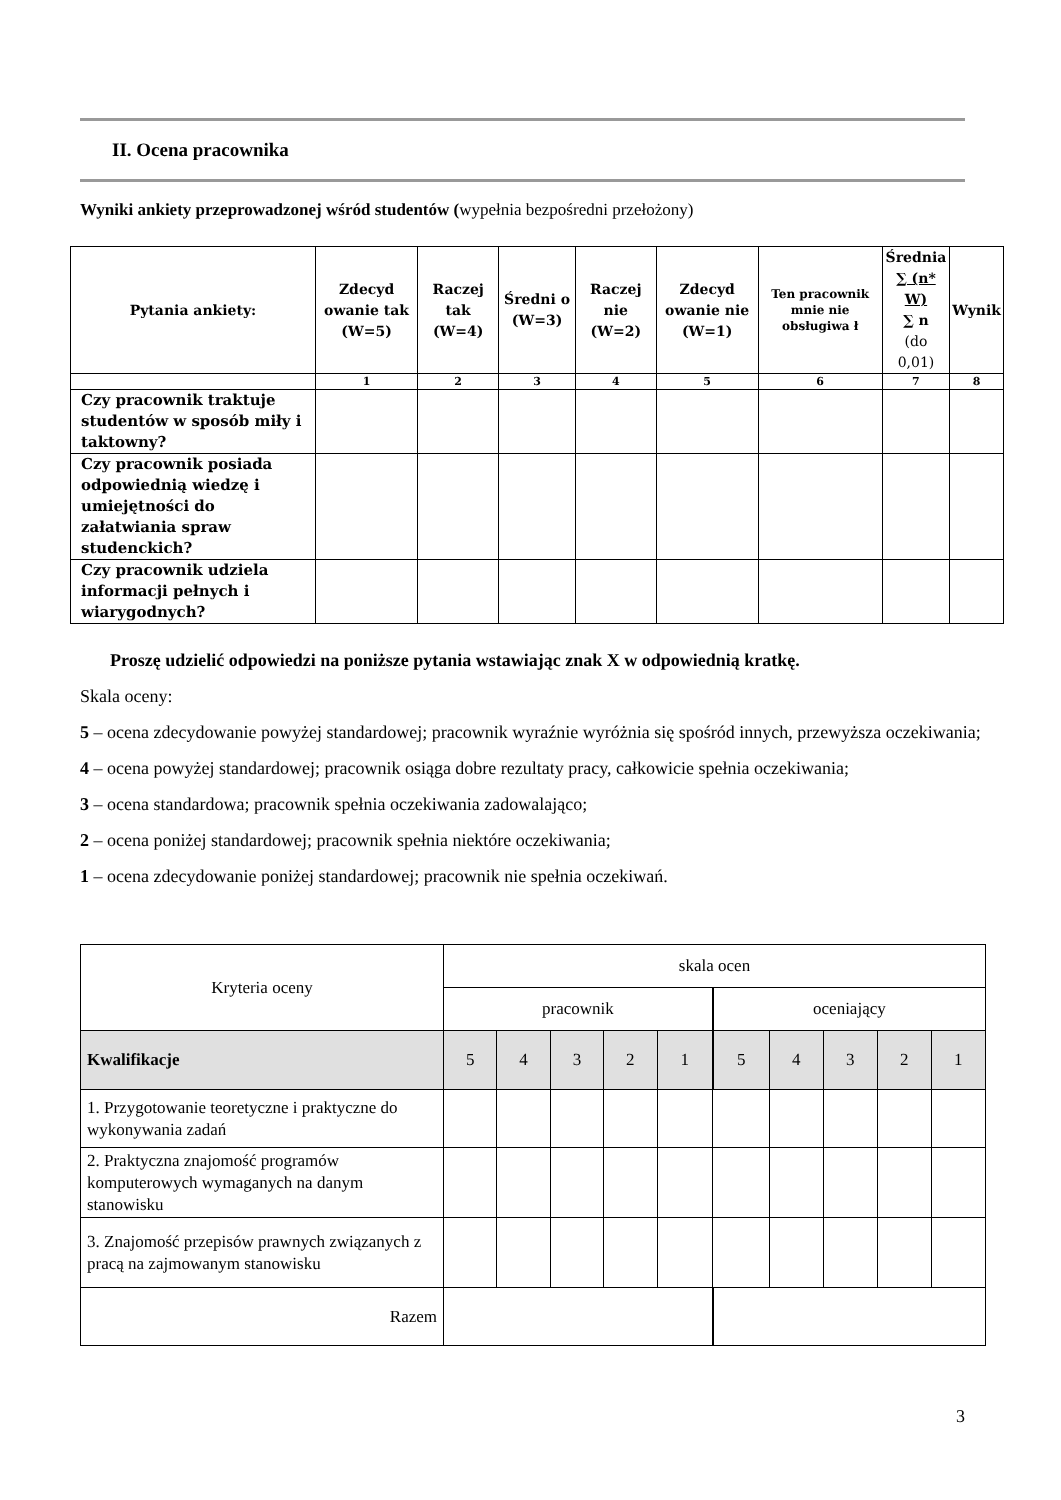II. Ocena pracownika
Wyniki ankiety przeprowadzonej wśród studentów (wypełnia bezpośredni przełożony)
| Pytania ankiety: | Zdecyd owanie tak (W=5) | Raczej tak (W=4) | Średni o (W=3) | Raczej nie (W=2) | Zdecyd owanie nie (W=1) | Ten pracownik mnie nie obsługiwa ł | Średnia ∑ (n* W) ∑ n (do 0,01) | Wynik |
| --- | --- | --- | --- | --- | --- | --- | --- | --- |
| | 1 | 2 | 3 | 4 | 5 | 6 | 7 | 8 |
| Czy pracownik traktuje studentów w sposób miły i taktowny? | | | | | | | | |
| Czy pracownik posiada odpowiednią wiedzę i umiejętności do załatwiania spraw studenckich? | | | | | | | | |
| Czy pracownik udziela informacji pełnych i wiarygodnych? | | | | | | | | |
Proszę udzielić odpowiedzi na poniższe pytania wstawiając znak X w odpowiednią kratkę.
Skala oceny:
5 – ocena zdecydowanie powyżej standardowej; pracownik wyraźnie wyróżnia się spośród innych, przewyższa oczekiwania;
4 – ocena powyżej standardowej; pracownik osiąga dobre rezultaty pracy, całkowicie spełnia oczekiwania;
3 – ocena standardowa; pracownik spełnia oczekiwania zadowalająco;
2 – ocena poniżej standardowej; pracownik spełnia niektóre oczekiwania;
1 – ocena zdecydowanie poniżej standardowej; pracownik nie spełnia oczekiwań.
| Kryteria oceny | skala ocen | | | | | | | | | |
| | pracownik | | | | | oceniający | | | | |
| Kwalifikacje | 5 | 4 | 3 | 2 | 1 | 5 | 4 | 3 | 2 | 1 |
| 1. Przygotowanie teoretyczne i praktyczne do wykonywania zadań | | | | | | | | | | |
| 2. Praktyczna znajomość programów komputerowych wymaganych na danym stanowisku | | | | | | | | | | |
| 3. Znajomość przepisów prawnych związanych z pracą na zajmowanym stanowisku | | | | | | | | | | |
| Razem | | | | | | | | | | |
3